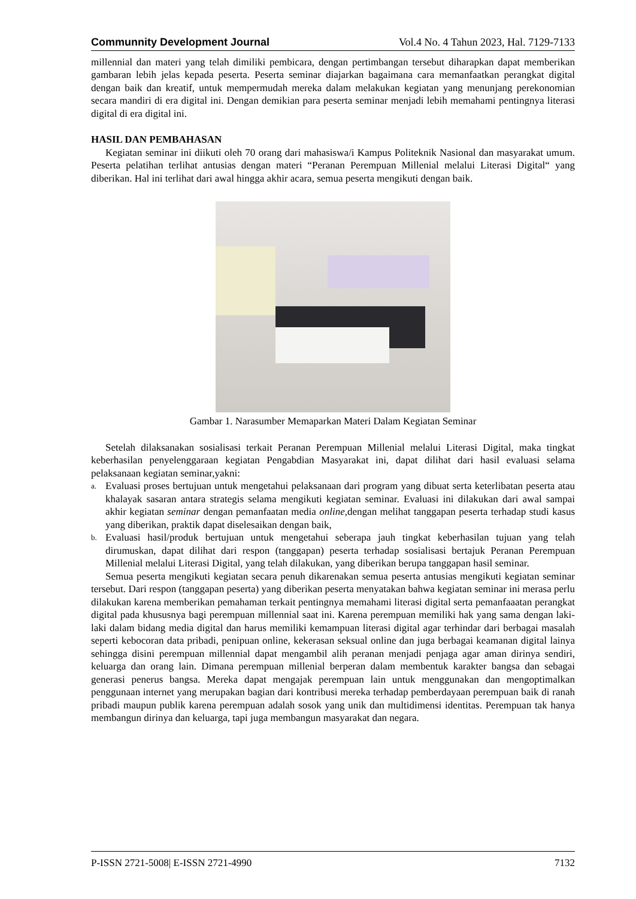Communnity Development Journal Vol.4 No. 4 Tahun 2023, Hal. 7129-7133
millennial dan materi yang telah dimiliki pembicara, dengan pertimbangan tersebut diharapkan dapat memberikan gambaran lebih jelas kepada peserta. Peserta seminar diajarkan bagaimana cara memanfaatkan perangkat digital dengan baik dan kreatif, untuk mempermudah mereka dalam melakukan kegiatan yang menunjang perekonomian secara mandiri di era digital ini. Dengan demikian para peserta seminar menjadi lebih memahami pentingnya literasi digital di era digital ini.
HASIL DAN PEMBAHASAN
Kegiatan seminar ini diikuti oleh 70 orang dari mahasiswa/i Kampus Politeknik Nasional dan masyarakat umum. Peserta pelatihan terlihat antusias dengan materi “Peranan Perempuan Millenial melalui Literasi Digital“ yang diberikan. Hal ini terlihat dari awal hingga akhir acara, semua peserta mengikuti dengan baik.
Gambar 1. Narasumber Memaparkan Materi Dalam Kegiatan Seminar
Setelah dilaksanakan sosialisasi terkait Peranan Perempuan Millenial melalui Literasi Digital, maka tingkat keberhasilan penyelenggaraan kegiatan Pengabdian Masyarakat ini, dapat dilihat dari hasil evaluasi selama pelaksanaan kegiatan seminar,yakni:
a. Evaluasi proses bertujuan untuk mengetahui pelaksanaan dari program yang dibuat serta keterlibatan peserta atau khalayak sasaran antara strategis selama mengikuti kegiatan seminar. Evaluasi ini dilakukan dari awal sampai akhir kegiatan seminar dengan pemanfaatan media online,dengan melihat tanggapan peserta terhadap studi kasus yang diberikan, praktik dapat diselesaikan dengan baik,
b. Evaluasi hasil/produk bertujuan untuk mengetahui seberapa jauh tingkat keberhasilan tujuan yang telah dirumuskan, dapat dilihat dari respon (tanggapan) peserta terhadap sosialisasi bertajuk Peranan Perempuan Millenial melalui Literasi Digital, yang telah dilakukan, yang diberikan berupa tanggapan hasil seminar.
Semua peserta mengikuti kegiatan secara penuh dikarenakan semua peserta antusias mengikuti kegiatan seminar tersebut. Dari respon (tanggapan peserta) yang diberikan peserta menyatakan bahwa kegiatan seminar ini merasa perlu dilakukan karena memberikan pemahaman terkait pentingnya memahami literasi digital serta pemanfaaatan perangkat digital pada khususnya bagi perempuan millennial saat ini. Karena perempuan memiliki hak yang sama dengan laki-laki dalam bidang media digital dan harus memiliki kemampuan literasi digital agar terhindar dari berbagai masalah seperti kebocoran data pribadi, penipuan online, kekerasan seksual online dan juga berbagai keamanan digital lainya sehingga disini perempuan millennial dapat mengambil alih peranan menjadi penjaga agar aman dirinya sendiri, keluarga dan orang lain. Dimana perempuan millenial berperan dalam membentuk karakter bangsa dan sebagai generasi penerus bangsa. Mereka dapat mengajak perempuan lain untuk menggunakan dan mengoptimalkan penggunaan internet yang merupakan bagian dari kontribusi mereka terhadap pemberdayaan perempuan baik di ranah pribadi maupun publik karena perempuan adalah sosok yang unik dan multidimensi identitas. Perempuan tak hanya membangun dirinya dan keluarga, tapi juga membangun masyarakat dan negara.
P-ISSN 2721-5008| E-ISSN 2721-4990 7132